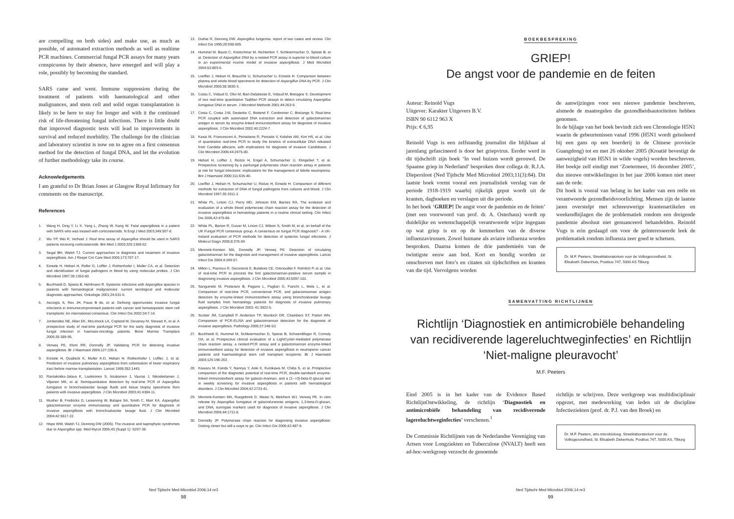are compelling on both sides) and make use, as much as possible, of automated extraction methods as well as realtime PCR machines. Commercial fungal PCR assays for many years conspicuous by their absence, have emerged and will play a role, possibly by becoming the standard.
SARS came and went. Immune suppression during the treatment of patients with haematological and other malignances, and stem cell and solid organ transplantation is likely to be here to stay for longer and with it the continued risk of life-threatening fungal infections. There is little doubt that improved diagnostic tests will lead to improvements in survival and reduced morbidity. The challenge for the clinician and laboratory scientist is now on to agree on a first consensus method for the detection of fungal DNA, and let the evolution of further methodology take its course.
Acknowledgements
I am grateful to Dr Brian Jones at Glasgow Royal Infirmary for comments on the manuscript.
References
1. Wang H, Ding Y, Li X, Yang L, Zhang W, Kang W. Fatal aspergillosis in a patient with SARS who was treated with corticosteroids. N Engl J Med 2003;349:507-8.
2. Wu YP, Wei R, Verhoef J. Real time assay of Aspergillus should be used in SARS patients receiving corticosteroids. Brit Med J 2003;326:1358-62.
3. Segal BH, Walsh TJ. Current approaches to diagnosis and treatment of invasive aspergillosis. Am J Respir Crit Care Med 2005;173:707-17.
4. Einsele H, Hebart H, Roller G, Loffler J, Rothenhofer I, Muller CA, et al. Detection and identification of fungal pathogens in blood by using molecular probes. J Clin Microbiol 1997;35:1353-60.
5. Buchheidt D, Spiess B, Hehlmann R. Systemic infections with Aspergillus species in patients with hematological malignancies: current serological and molecular diagnostic approaches. Onkologie 2001;24:531-6.
6. Ascioglu S, Rex JH, Pauw B de, et al. Defining opportunistic invasive fungal infections in immunocompromised patients with cancer and hematopoietic stem cell transplants: An international consensus. Clin Infect Dis 2002;34:7-14.
7. Jordanides NE, Allan EK, McLintock LA, Copland M, Devaney M, Stewart K, et al. A prospective study of real-time panfungal PCR for the early diagnosis of invasive fungal infection in haemato-oncology patients. Bone Marrow Transplant 2005;35:389-95.
8. Verweij PE, Klont RR, Donnelly JP. Validating PCR for detecting invasive aspergillosis. Br J Haematol 2004;127:235-6.
9. Einsele H, Quabeck K, Muller K-D, Hebart H, Rothenhofer I, Loffler, J, et al. Prediction of invasive pulmonary aspergillosis from colonisation of lower respiratory tract before marrow transplantation. Lancet 1999;352:1443.
10. Rantakokko-Jalava K, Laaksonen S, Issakainen J, Vauras J, Nikoskelainen J, Viljanen MK, et al. Semiquantitative detection by real-time PCR of Aspergillus fumigatus in bronchoalveolar lavage fluids and tissue biopsy specimens from patients with invasive aspergillosis. J Clin Microbiol 2003;41:4304-11.
11. Musher B, Fredricks D, Leisenring W, Balajee SA, Smith C, Marr KA. Aspergillus galactomannan enzyme immunoassay and quantitative PCR for diagnosis of invasive aspergillosis with bronchoalveolar lavage fluid. J Clin Microbiol 2004;42:5517-22.
12. Hope WW, Walsh TJ, Denning DW (2005). The invasive and saprophytic syndromes due to Aspergillus spp. Med Mycol 2005;43 (Suppl 1): S207-38.
13. Duthie R, Denning DW. Aspergillus fungemia: report of two cases and review. Clin Infect Dis 1995;20:598-605.
14. Hummel M, Baust C, Kretschmar M, Nichterlein T, Schleiermacher D, Spiess B, et al. Detection of Aspergillus DNA by a nested PCR assay is superior to blood culture in an experimental murine model of invasive aspergillosis. J Med Microbiol 2004;53:803-6.
15. Loeffler J, Hebart H, Brauchle U, Schumacher U, Einsele H. Comparison between plasma and whole blood specimens for detection of Aspergillus DNA by PCR. J Clin Microbiol 2000;38:3830-3.
16. Costa C, Vidaud D, Olivi M, Bart-Delabesse E, Vidaud M, Bretagne S. Development of two real-time quantitative TaqMan PCR assays to detect circulating Aspergillus fumigatus DNA in serum. J Microbiol Methods 2001;44:263-9.
17. Costa C, Costa J-M, Desterke C, Botterel F, Cordonnier C, Bretange S. Real-time PCR coupled with automated DNA extraction and detection of galactomannan antigen in serum by enzyme-linked immunosorbent assay for diagnosis of invasive aspergillosis. J Clin Microbiol 2002;40:2224-7.
18. Kasai M, Francesconi A, Petraitiene R, Petraitis V, Kelaher AM, Kim HS, et al. Use of quantitative real-time PCR to study the kinetics of extracellular DNA released from Candida albicans, with implications for diagnosis of invasive Candidiasis. J Clin Microbiol 2006;44:2475-80.
19. Hebart H, Loffler J, Reitze H, Engel A, Schumacher U, Klingebiel T, et al. Prospective screening by a panfungal polymerase chain reaction assay in patients at risk for fungal infections: implications for the management of febrile neutropenia. Brit J Haematol 2000;111:635-40.
20. Loeffler J, Hebart H, Schumacher U, Reitze H, Einsele H. Comparison of different methods for extraction of DNA of fungal pathogens from cultures and blood. J Clin Microbiol 1997;35:3311-2.
21. White PL, Linton CJ, Perry MD, Johnson EM, Barnes RA. The evolution and evaluation of a whole blood polymerase chain reaction assay for the detection of invasive aspergillosis in hematology patients in a routine clinical setting. Clin Infect Dis 2006;42:479-86.
22. White PL, Barton R, Guiver M, Linton CJ, Wilson S, Smith M, et al, on behalf of the UK Fungal PCR consensus group. A consensus on fungal PCR diagnosis? - A UK-Ireland evaluation of PCR methods for detection of systemic fungal infections. J Molecul Diagn 2006;8:376-84.
23. Mennink-Kersten MA, Donnelly JP, Verweij PE. Detection of circulating galactomannan for the diagnosis and management of invasive aspergillosis. Lancet Infect Dis 2004;4:349-57.
24. Millon L, Piarroux R, Deconinck E, Bulabois CE, Grenouillet F, Rohrlich P, et al. Use of real-time PCR to process the first galactomannan-positive serum sample in diagnosing invasive aspergillosis. J Clin Microbiol 2005;43:5097-101.
25. Sanguinetti M, Posteraro B, Pagano L, Pagliari G, Fianchi L, Mele L, et al. Comparison of real-time PCR, conventional PCR, and galactomannan antigen detection by enzyme-linked immunosorbent assay using bronchoalveolar lavage fluid samples from hematology patients for diagnosis of invasive pulmonary aspergillosis. J Clin Microbiol 2003; 41:3922-5.
26. Scotter JM, Campbell P, Anderson TP, Murdoch DR, Chambers ST, Patton WN. Comparison of PCR-ELISA and galactomannan detection for the diagnosis of invasive aspergillosis. Pathology 2005;37:246-53.
27. Buchheidt D, Hummel M, Schleiermacher D, Spiess B, Schwerdtfeger R, Cornely OA, et al. Prospective clinical evaluation of a LightCycler-mediated polymerase chain reaction assay, a nested-PCR assay and a galactomannan enzyme-linked immunosorbent assay for detection of invasive aspergillosis in neutropenic cancer patients and haematological stem cell transplant recipients. Br J Haematol 2004;125:196-202.
28. Kawazu M, Kanda Y, Nannya Y, Aoki K, Kurokawa M, Chiba S, et al. Prospective comparison of the diagnostic potential of real-time PCR, double-sandwich enzyme-linked immunosorbent assay for galacto-mannan, and a (1-->3)-beta-D-glucan test in weekly screening for invasive aspergillosis in patients with hematological disorders. J Clin Microbiol 2004;42:2733-41.
29. Mennink-Kersten MA, Ruegebrink D, Wasei N, Melchers WJ, Verweij PE. In vitro release by Aspergillus fumigatus of galactofuranose antigens, 1,3-beta-D-glucan, and DNA, surrogate markers used for diagnosis of invasive aspergillosis. J Clin Microbiol 2006;44:1711-8.
30. Donnelly JP. Polymerase chain reaction for diagnosing invasive aspergillosis: Getting closer but still a ways to go. Clin Infect Dis 2006;42:487-9.
Ned Tijdschr Med Microbiol 2006;14:nr3
98
BOEKBESPREKING
GRIEP!
De angst voor de pandemie en de feiten
Auteur: Reinold Vugs
Uitgever: Karakter Uitgevers B.V.
ISBN 90 6112 963 X
Prijs: € 6,95
Reinold Vugs is een zelfstandig journalist die blijkbaar al jarenlang gefascineerd is door het griepvirus. Eerder werd in dit tijdschrift zijn boek ‘In veel huizen wordt gerouwd. De Spaanse griep in Nederland’ besproken door collega dr. R.J.A. Diepersloot (Ned Tijdschr Med Microbiol 2003;11(3):84). Dit laatste boek vormt vooral een journalistiek verslag van de periode 1918-1919 waarbij rijkelijk geput wordt uit de kranten, dagboeken en verslagen uit die periode.
In het boek ‘GRIEP! De angst voor de pandemie en de feiten’ (met een voorwoord van prof. dr. A. Osterhaus) wordt op duidelijke en wetenschappelijk verantwoorde wijze ingegaan op wat griep is en op de kenmerken van de diverse influenzavirussen. Zowel humane als aviaire influenza worden besproken. Daarna komen de drie pandemieën van de twintigste eeuw aan bod. Kort en bondig worden ze omschreven met foto’s en citaten uit tijdschriften en kranten van die tijd. Vervolgens worden
de aanwijzingen voor een nieuwe pandemie beschreven, alsmede de maatregelen die gezondheidsautoriteiten hebben genomen.
In de bijlage van het boek bevindt zich een Chronologie H5N1 waarin de gebeurtenissen vanaf 1996 (H5N1 wordt geïsoleerd bij een gans op een boerderij in de Chinese provincie Guangdong) tot en met 26 oktober 2005 (Kroatië bevestigt de aanwezigheid van H5N1 in wilde vogels) worden beschreven. Het boekje zelf eindigt met ‘Zoetermeer, 16 december 2005’, dus nieuwe ontwikkelingen in het jaar 2006 komen niet meer aan de orde.
Dit boek is vooral van belang in het kader van een reële en verantwoorde gezondheidsvoorlichting. Mensen zijn de laatste jaren overstelpt met schreeuwerige krantenartikelen en weekendbijlagen die de problematiek rondom een dreigende pandemie absoluut niet genuanceerd behandelden. Reinold Vugs is erin geslaagd om voor de geïnteresseerde leek de problematiek rondom influenza zeer goed te schetsen.
Dr. M.F. Peeters, Streeklaboratorium voor de Volksgezondheid, St. Elisabeth Ziekenhuis, Postbus 747, 5000 AS Tilburg.
SAMENVATTING RICHTLIJNEN
Richtlijn ‘Diagnostiek en antimicrobiële behandeling van recidiverende lagereluchtweginfecties’ en Richtlijn ‘Niet-maligne pleuravocht’
M.F. Peeters
Eind 2005 is in het kader van de Evidence Based RichtlijnOntwikkeling, de richtlijn ‘Diagnostiek en antimicrobiële behandeling van recidiverende lagereluchtweginfecties’ verschenen.<sup>1</sup>
De Commissie Richtlijnen van de Nederlandse Vereniging van Artsen voor Longziekten en Tuberculose (NVALT) heeft een ad-hoc-werkgroep verzocht de genoemde
richtlijn te schrijven. Deze werkgroep was multidisciplinair opgezet, met medewerking van leden uit de discipline Infectieziekten (prof. dr. P.J. van den Broek) en
Dr. M.F. Peeters, arts-microbioloog. Streeklaboratorium voor de Volksgezondheid, St. Elisabeth Ziekenhuis, Postbus 747, 5000 AS, Tilburg
Ned Tijdschr Med Microbiol 2006;14:nr3
99